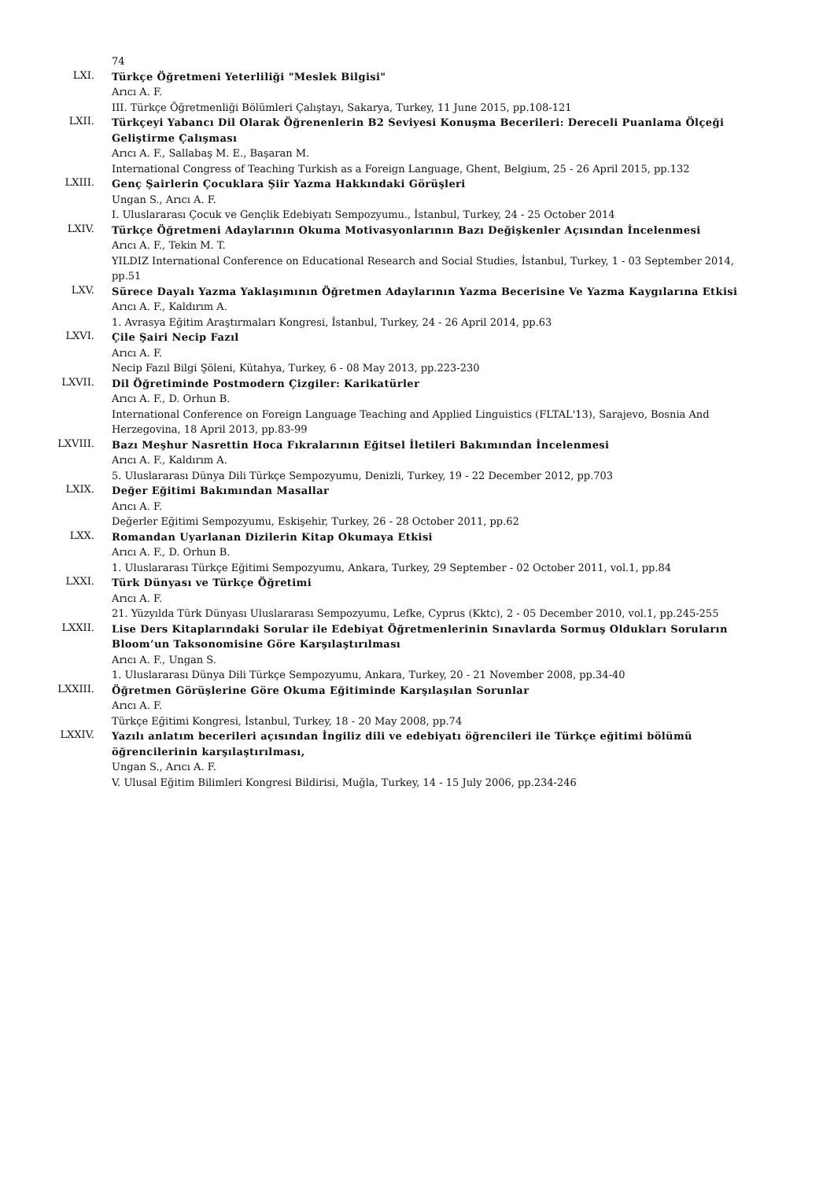74
LXI.
Türkçe Öğretmeni Yeterliliği "Meslek Bilgisi"
Arıcı A. F.
III. Türkçe Öğretmenliği Bölümleri Çalıştayı, Sakarya, Turkey, 11 June 2015, pp.108-121
LXII.
Türkçeyi Yabancı Dil Olarak Öğrenenlerin B2 Seviyesi Konuşma Becerileri: Dereceli Puanlama Ölçeği Geliştirme Çalışması
Arıcı A. F., Sallabaş M. E., Başaran M.
International Congress of Teaching Turkish as a Foreign Language, Ghent, Belgium, 25 - 26 April 2015, pp.132
LXIII.
Genç Şairlerin Çocuklara Şiir Yazma Hakkındaki Görüşleri
Ungan S., Arıcı A. F.
I. Uluslararası Çocuk ve Gençlik Edebiyatı Sempozyumu., İstanbul, Turkey, 24 - 25 October 2014
LXIV.
Türkçe Öğretmeni Adaylarının Okuma Motivasyonlarının Bazı Değişkenler Açısından İncelenmesi
Arıcı A. F., Tekin M. T.
YILDIZ International Conference on Educational Research and Social Studies, İstanbul, Turkey, 1 - 03 September 2014, pp.51
LXV.
Sürece Dayalı Yazma Yaklaşımının Öğretmen Adaylarının Yazma Becerisine Ve Yazma Kaygılarına Etkisi
Arıcı A. F., Kaldırım A.
1. Avrasya Eğitim Araştırmaları Kongresi, İstanbul, Turkey, 24 - 26 April 2014, pp.63
LXVI.
Çile Şairi Necip Fazıl
Arıcı A. F.
Necip Fazıl Bilgi Şöleni, Kütahya, Turkey, 6 - 08 May 2013, pp.223-230
LXVII.
Dil Öğretiminde Postmodern Çizgiler: Karikatürler
Arıcı A. F., D. Orhun B.
International Conference on Foreign Language Teaching and Applied Linguistics (FLTAL'13), Sarajevo, Bosnia And Herzegovina, 18 April 2013, pp.83-99
LXVIII.
Bazı Meşhur Nasrettin Hoca Fıkralarının Eğitsel İletileri Bakımından İncelenmesi
Arıcı A. F., Kaldırım A.
5. Uluslararası Dünya Dili Türkçe Sempozyumu, Denizli, Turkey, 19 - 22 December 2012, pp.703
LXIX.
Değer Eğitimi Bakımından Masallar
Arıcı A. F.
Değerler Eğitimi Sempozyumu, Eskişehir, Turkey, 26 - 28 October 2011, pp.62
LXX.
Romandan Uyarlanan Dizilerin Kitap Okumaya Etkisi
Arıcı A. F., D. Orhun B.
1. Uluslararası Türkçe Eğitimi Sempozyumu, Ankara, Turkey, 29 September - 02 October 2011, vol.1, pp.84
LXXI.
Türk Dünyası ve Türkçe Öğretimi
Arıcı A. F.
21. Yüzyılda Türk Dünyası Uluslararası Sempozyumu, Lefke, Cyprus (Kktc), 2 - 05 December 2010, vol.1, pp.245-255
LXXII.
Lise Ders Kitaplarındaki Sorular ile Edebiyat Öğretmenlerinin Sınavlarda Sormuş Oldukları Soruların Bloom’un Taksonomisine Göre Karşılaştırılması
Arıcı A. F., Ungan S.
1. Uluslararası Dünya Dili Türkçe Sempozyumu, Ankara, Turkey, 20 - 21 November 2008, pp.34-40
LXXIII.
Öğretmen Görüşlerine Göre Okuma Eğitiminde Karşılaşılan Sorunlar
Arıcı A. F.
Türkçe Eğitimi Kongresi, İstanbul, Turkey, 18 - 20 May 2008, pp.74
LXXIV.
Yazılı anlatım becerileri açısından İngiliz dili ve edebiyatı öğrencileri ile Türkçe eğitimi bölümü öğrencilerinin karşılaştırılması,
Ungan S., Arıcı A. F.
V. Ulusal Eğitim Bilimleri Kongresi Bildirisi, Muğla, Turkey, 14 - 15 July 2006, pp.234-246